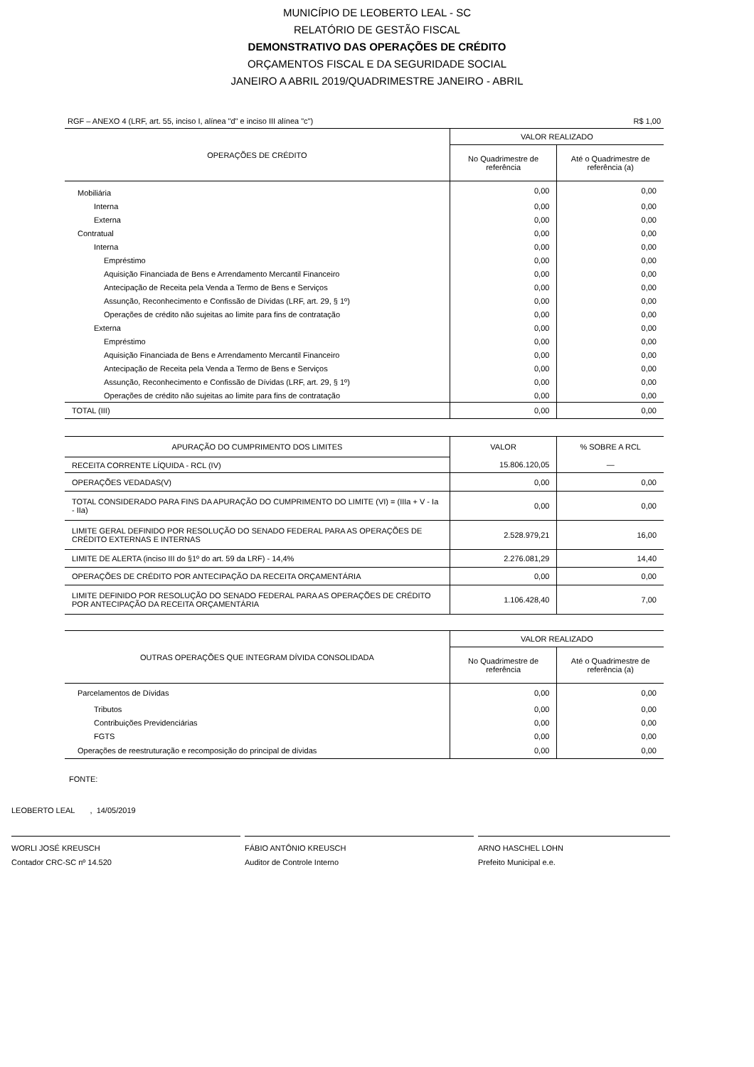MUNICÍPIO DE LEOBERTO LEAL - SC
RELATÓRIO DE GESTÃO FISCAL
DEMONSTRATIVO DAS OPERAÇÕES DE CRÉDITO
ORÇAMENTOS FISCAL E DA SEGURIDADE SOCIAL
JANEIRO A ABRIL 2019/QUADRIMESTRE JANEIRO - ABRIL
RGF – ANEXO 4 (LRF, art. 55, inciso I, alínea "d" e inciso III alínea "c") R$ 1,00
| OPERAÇÕES DE CRÉDITO | VALOR REALIZADO | |
| --- | --- | --- |
| | No Quadrimestre de referência | Até o Quadrimestre de referência (a) |
| Mobiliária | 0,00 | 0,00 |
| Interna | 0,00 | 0,00 |
| Externa | 0,00 | 0,00 |
| Contratual | 0,00 | 0,00 |
| Interna | 0,00 | 0,00 |
| Empréstimo | 0,00 | 0,00 |
| Aquisição Financiada de Bens e Arrendamento Mercantil Financeiro | 0,00 | 0,00 |
| Antecipação de Receita pela Venda a Termo de Bens e Serviços | 0,00 | 0,00 |
| Assunção, Reconhecimento e Confissão de Dívidas (LRF, art. 29, § 1º) | 0,00 | 0,00 |
| Operações de crédito não sujeitas ao limite para fins de contratação | 0,00 | 0,00 |
| Externa | 0,00 | 0,00 |
| Empréstimo | 0,00 | 0,00 |
| Aquisição Financiada de Bens e Arrendamento Mercantil Financeiro | 0,00 | 0,00 |
| Antecipação de Receita pela Venda a Termo de Bens e Serviços | 0,00 | 0,00 |
| Assunção, Reconhecimento e Confissão de Dívidas (LRF, art. 29, § 1º) | 0,00 | 0,00 |
| Operações de crédito não sujeitas ao limite para fins de contratação | 0,00 | 0,00 |
| TOTAL (III) | 0,00 | 0,00 |
| APURAÇÃO DO CUMPRIMENTO DOS LIMITES | VALOR | % SOBRE A RCL |
| --- | --- | --- |
| RECEITA CORRENTE LÍQUIDA - RCL (IV) | 15.806.120,05 | — |
| OPERAÇÕES VEDADAS(V) | 0,00 | 0,00 |
| TOTAL CONSIDERADO PARA FINS DA APURAÇÃO DO CUMPRIMENTO DO LIMITE (VI) = (IIIa + V - Ia - IIa) | 0,00 | 0,00 |
| LIMITE GERAL DEFINIDO POR RESOLUÇÃO DO SENADO FEDERAL PARA AS OPERAÇÕES DE CRÉDITO EXTERNAS E INTERNAS | 2.528.979,21 | 16,00 |
| LIMITE DE ALERTA (inciso III do §1º do art. 59 da LRF) - 14,4% | 2.276.081,29 | 14,40 |
| OPERAÇÕES DE CRÉDITO POR ANTECIPAÇÃO DA RECEITA ORÇAMENTÁRIA | 0,00 | 0,00 |
| LIMITE DEFINIDO POR RESOLUÇÃO DO SENADO FEDERAL PARA AS OPERAÇÕES DE CRÉDITO POR ANTECIPAÇÃO DA RECEITA ORÇAMENTÁRIA | 1.106.428,40 | 7,00 |
| OUTRAS OPERAÇÕES QUE INTEGRAM DÍVIDA CONSOLIDADA | VALOR REALIZADO | |
| --- | --- | --- |
| | No Quadrimestre de referência | Até o Quadrimestre de referência (a) |
| Parcelamentos de Dívidas | 0,00 | 0,00 |
| Tributos | 0,00 | 0,00 |
| Contribuições Previdenciárias | 0,00 | 0,00 |
| FGTS | 0,00 | 0,00 |
| Operações de reestruturação e recomposição do principal de dívidas | 0,00 | 0,00 |
FONTE:
LEOBERTO LEAL , 14/05/2019
WORLI JOSÉ KREUSCH
Contador CRC-SC nº 14.520
FÁBIO ANTÔNIO KREUSCH
Auditor de Controle Interno
ARNO HASCHEL LOHN
Prefeito Municipal e.e.